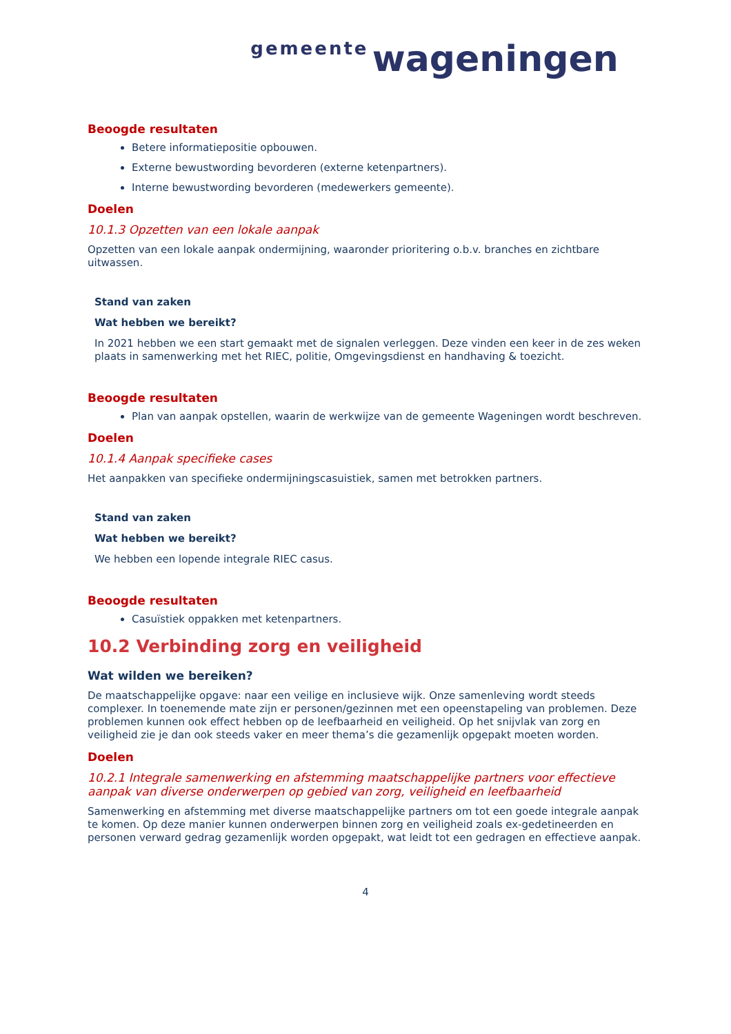gemeente wageningen
Beoogde resultaten
Betere informatiepositie opbouwen.
Externe bewustwording bevorderen (externe ketenpartners).
Interne bewustwording bevorderen (medewerkers gemeente).
Doelen
10.1.3 Opzetten van een lokale aanpak
Opzetten van een lokale aanpak ondermijning, waaronder prioritering o.b.v. branches en zichtbare uitwassen.
Stand van zaken
Wat hebben we bereikt?
In 2021 hebben we een start gemaakt met de signalen verleggen. Deze vinden een keer in de zes weken plaats in samenwerking met het RIEC, politie, Omgevingsdienst en handhaving & toezicht.
Beoogde resultaten
Plan van aanpak opstellen, waarin de werkwijze van de gemeente Wageningen wordt beschreven.
Doelen
10.1.4 Aanpak specifieke cases
Het aanpakken van specifieke ondermijningscasuistiek, samen met betrokken partners.
Stand van zaken
Wat hebben we bereikt?
We hebben een lopende integrale RIEC casus.
Beoogde resultaten
Casuïstiek oppakken met ketenpartners.
10.2 Verbinding zorg en veiligheid
Wat wilden we bereiken?
De maatschappelijke opgave: naar een veilige en inclusieve wijk. Onze samenleving wordt steeds complexer. In toenemende mate zijn er personen/gezinnen met een opeenstapeling van problemen. Deze problemen kunnen ook effect hebben op de leefbaarheid en veiligheid. Op het snijvlak van zorg en veiligheid zie je dan ook steeds vaker en meer thema’s die gezamenlijk opgepakt moeten worden.
Doelen
10.2.1 Integrale samenwerking en afstemming maatschappelijke partners voor effectieve aanpak van diverse onderwerpen op gebied van zorg, veiligheid en leefbaarheid
Samenwerking en afstemming met diverse maatschappelijke partners om tot een goede integrale aanpak te komen. Op deze manier kunnen onderwerpen binnen zorg en veiligheid zoals ex-gedetineerden en personen verward gedrag gezamenlijk worden opgepakt, wat leidt tot een gedragen en effectieve aanpak.
4